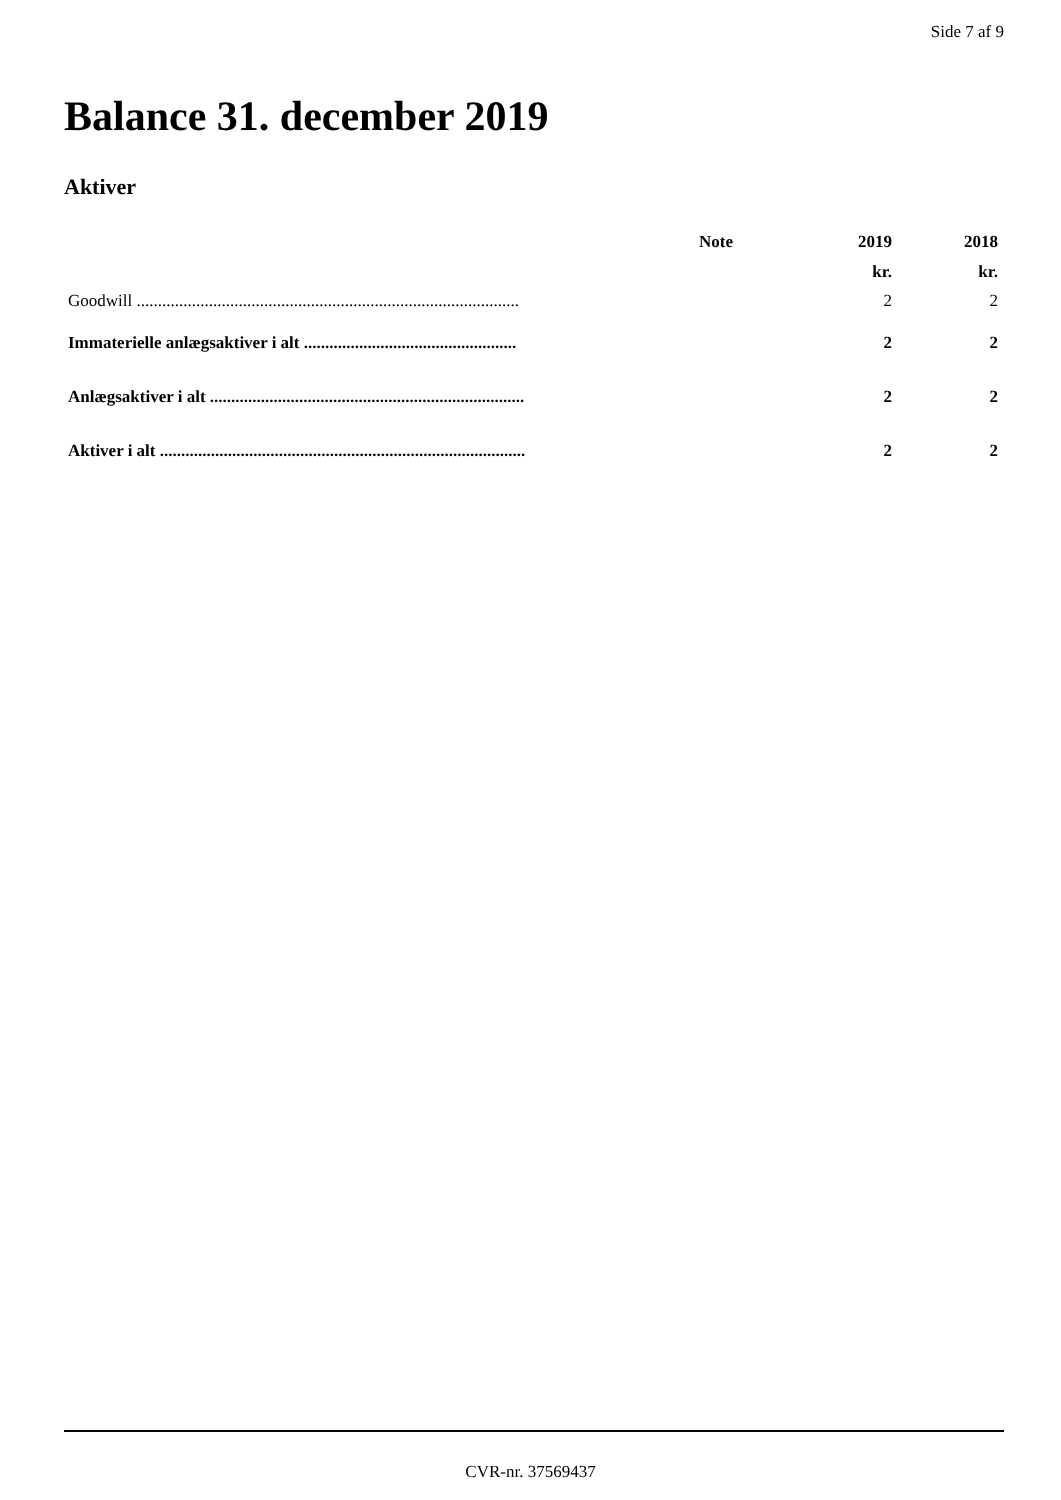Side 7 af 9
Balance 31. december 2019
Aktiver
| | Note | 2019 | 2018 |
| --- | --- | --- | --- |
| | | kr. | kr. |
| Goodwill .......................................................................................... | | 2 | 2 |
| Immaterielle anlægsaktiver i alt .................................................. | | 2 | 2 |
| Anlægsaktiver i alt .......................................................................... | | 2 | 2 |
| Aktiver i alt ...................................................................................... | | 2 | 2 |
CVR-nr. 37569437